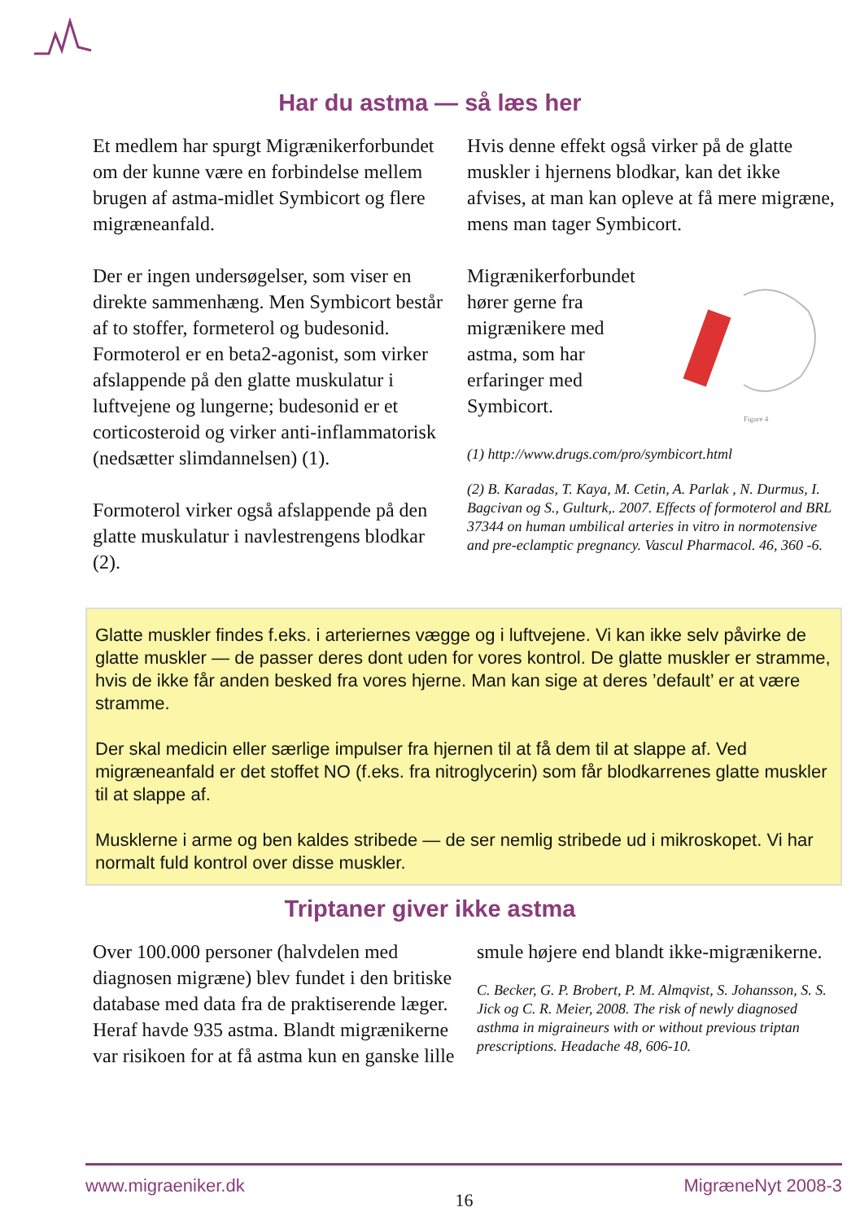Har du astma — så læs her
Et medlem har spurgt Migrænikerforbundet om der kunne være en forbindelse mellem brugen af astma-midlet Symbicort og flere migræneanfald.
Der er ingen undersøgelser, som viser en direkte sammenhæng. Men Symbicort består af to stoffer, formeterol og budesonid. Formoterol er en beta2-agonist, som virker afslappende på den glatte muskulatur i luftvejene og lungerne; budesonid er et corticosteroid og virker anti-inflammatorisk (nedsætter slimdannelsen) (1).
Formoterol virker også afslappende på den glatte muskulatur i navlestrengens blodkar (2).
Hvis denne effekt også virker på de glatte muskler i hjernens blodkar, kan det ikke afvises, at man kan opleve at få mere migræne, mens man tager Symbicort.
Migrænikerforbundet hører gerne fra migrænikere med astma, som har erfaringer med Symbicort.
Figure 4
(1) http://www.drugs.com/pro/symbicort.html
(2) B. Karadas, T. Kaya, M. Cetin, A. Parlak , N. Durmus, I. Bagcivan og S., Gulturk,. 2007. Effects of formoterol and BRL 37344 on human umbilical arteries in vitro in normotensive and pre-eclamptic pregnancy. Vascul Pharmacol. 46, 360 -6.
Glatte muskler findes f.eks. i arteriernes vægge og i luftvejene. Vi kan ikke selv påvirke de glatte muskler — de passer deres dont uden for vores kontrol. De glatte muskler er stramme, hvis de ikke får anden besked fra vores hjerne. Man kan sige at deres ’default’ er at være stramme.
Der skal medicin eller særlige impulser fra hjernen til at få dem til at slappe af. Ved migræneanfald er det stoffet NO (f.eks. fra nitroglycerin) som får blodkarrenes glatte muskler til at slappe af.
Musklerne i arme og ben kaldes stribede — de ser nemlig stribede ud i mikroskopet. Vi har normalt fuld kontrol over disse muskler.
Triptaner giver ikke astma
Over 100.000 personer (halvdelen med diagnosen migræne) blev fundet i den britiske database med data fra de praktiserende læger. Heraf havde 935 astma. Blandt migrænikerne var risikoen for at få astma kun en ganske lille
smule højere end blandt ikke-migrænikerne.
C. Becker, G. P. Brobert, P. M. Almqvist, S. Johansson, S. S. Jick og C. R. Meier, 2008. The risk of newly diagnosed asthma in migraineurs with or without previous triptan prescriptions. Headache 48, 606-10.
www.migraeniker.dk 16 MigræneNyt 2008-3